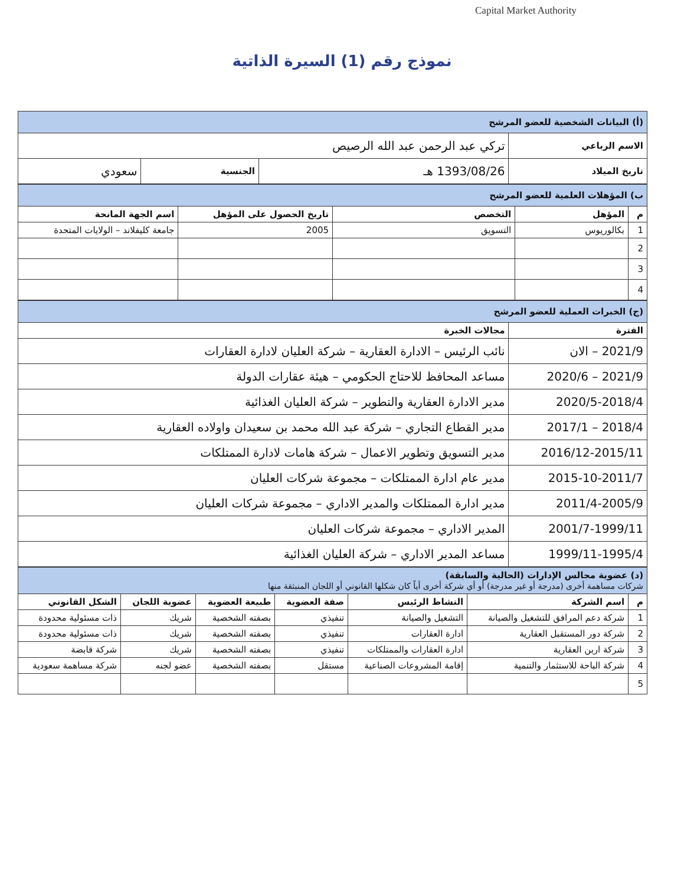Capital Market Authority
نموذج رقم (1) السيرة الذاتية
| (أ) البيانات الشخصية للعضو المرشح | | | |
| الاسم الرباعي | تركي عبد الرحمن عبد الله الرصيص | | |
| تاريخ الميلاد | 1393/08/26 هـ | الجنسية | سعودي |
| ب) المؤهلات العلمية للعضو المرشح | | | | |
| م | المؤهل | التخصص | تاريخ الحصول على المؤهل | اسم الجهة المانحة |
| 1 | بكالوريوس | التسويق | 2005 | جامعة كليفلاند – الولايات المتحدة |
| 2 | | | | |
| 3 | | | | |
| 4 | | | | |
| (ج) الخبرات العملية للعضو المرشح | |
| الفترة | مجالات الخبرة |
| 2021/9 – الان | نائب الرئيس – الادارة العقارية – شركة العليان لادارة العقارات |
| 2021/9 – 2020/6 | مساعد المحافظ للاحتاج الحكومي – هيئة عقارات الدولة |
| 2020/5-2018/4 | مدير الادارة العقارية والتطوير – شركة العليان الغذائية |
| 2018/4 – 2017/1 | مدير القطاع التجاري – شركة عبد الله محمد بن سعيدان واولاده العقارية |
| 2016/12-2015/11 | مدير التسويق وتطوير الاعمال – شركة هامات لادارة الممتلكات |
| 2015-10-2011/7 | مدير عام ادارة الممتلكات – مجموعة شركات العليان |
| 2011/4-2005/9 | مدير ادارة الممتلكات والمدير الاداري – مجموعة شركات العليان |
| 2001/7-1999/11 | المدير الاداري – مجموعة شركات العليان |
| 1999/11-1995/4 | مساعد المدير الاداري – شركة العليان الغذائية |
| (د) عضوية مجالس الإدارات (الحالية والسابقة) شركات مساهمة أخرى (مدرجة أو غير مدرجة) أو أي شركة أخرى أياً كان شكلها القانوني أو اللجان المنبثقة منها | | | | | | |
| م | اسم الشركة | النشاط الرئيس | صفة العضوية | طبيعة العضوية | عضوية اللجان | الشكل القانوني |
| 1 | شركة دعم المرافق للتشغيل والصيانة | التشغيل والصيانة | تنفيذي | بصفته الشخصية | شريك | ذات مسئولية محدودة |
| 2 | شركة دور المستقبل العقارية | ادارة العقارات | تنفيذي | بصفته الشخصية | شريك | ذات مسئولية محدودة |
| 3 | شركة اربن العقارية | ادارة العقارات والممتلكات | تنفيذي | بصفته الشخصية | شريك | شركة قابضة |
| 4 | شركة الباحة للاستثمار والتنمية | إقامة المشروعات الصناعية | مستقل | بصفته الشخصية | عضو لجنه | شركة مساهمة سعودية |
| 5 | | | | | | |